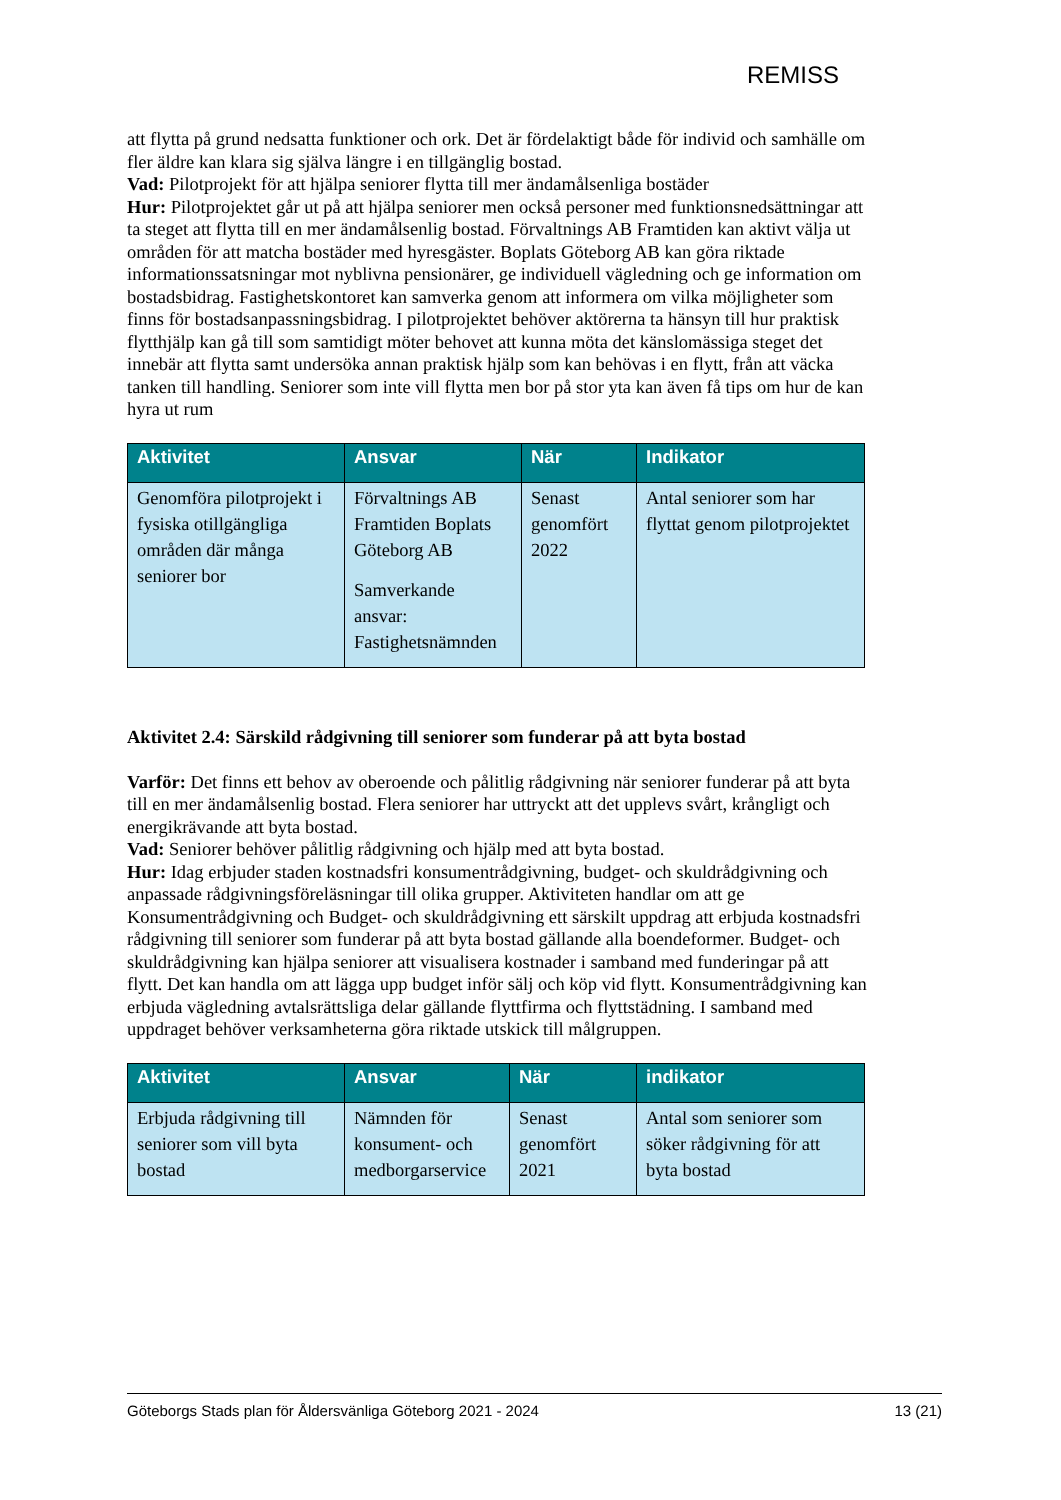REMISS
att flytta på grund nedsatta funktioner och ork. Det är fördelaktigt både för individ och samhälle om fler äldre kan klara sig själva längre i en tillgänglig bostad.
Vad: Pilotprojekt för att hjälpa seniorer flytta till mer ändamålsenliga bostäder
Hur: Pilotprojektet går ut på att hjälpa seniorer men också personer med funktionsnedsättningar att ta steget att flytta till en mer ändamålsenlig bostad. Förvaltnings AB Framtiden kan aktivt välja ut områden för att matcha bostäder med hyresgäster. Boplats Göteborg AB kan göra riktade informationssatsningar mot nyblivna pensionärer, ge individuell vägledning och ge information om bostadsbidrag. Fastighetskontoret kan samverka genom att informera om vilka möjligheter som finns för bostadsanpassningsbidrag. I pilotprojektet behöver aktörerna ta hänsyn till hur praktisk flytthjälp kan gå till som samtidigt möter behovet att kunna möta det känslomässiga steget det innebär att flytta samt undersöka annan praktisk hjälp som kan behövas i en flytt, från att väcka tanken till handling. Seniorer som inte vill flytta men bor på stor yta kan även få tips om hur de kan hyra ut rum
| Aktivitet | Ansvar | När | Indikator |
| --- | --- | --- | --- |
| Genomföra pilotprojekt i fysiska otillgängliga områden där många seniorer bor | Förvaltnings AB Framtiden Boplats Göteborg AB Samverkande ansvar: Fastighetsnämnden | Senast genomfört 2022 | Antal seniorer som har flyttat genom pilotprojektet |
Aktivitet 2.4: Särskild rådgivning till seniorer som funderar på att byta bostad
Varför: Det finns ett behov av oberoende och pålitlig rådgivning när seniorer funderar på att byta till en mer ändamålsenlig bostad. Flera seniorer har uttryckt att det upplevs svårt, krångligt och energikrävande att byta bostad.
Vad: Seniorer behöver pålitlig rådgivning och hjälp med att byta bostad.
Hur: Idag erbjuder staden kostnadsfri konsumentrådgivning, budget- och skuldrådgivning och anpassade rådgivningsföreläsningar till olika grupper. Aktiviteten handlar om att ge Konsumentrådgivning och Budget- och skuldrådgivning ett särskilt uppdrag att erbjuda kostnadsfri rådgivning till seniorer som funderar på att byta bostad gällande alla boendeformer. Budget- och skuldrådgivning kan hjälpa seniorer att visualisera kostnader i samband med funderingar på att flytt. Det kan handla om att lägga upp budget inför sälj och köp vid flytt. Konsumentrådgivning kan erbjuda vägledning avtalsrättsliga delar gällande flyttfirma och flyttstädning. I samband med uppdraget behöver verksamheterna göra riktade utskick till målgruppen.
| Aktivitet | Ansvar | När | indikator |
| --- | --- | --- | --- |
| Erbjuda rådgivning till seniorer som vill byta bostad | Nämnden för konsument- och medborgarservice | Senast genomfört 2021 | Antal som seniorer som söker rådgivning för att byta bostad |
Göteborgs Stads plan för Åldersvänliga Göteborg 2021 - 2024 13 (21)